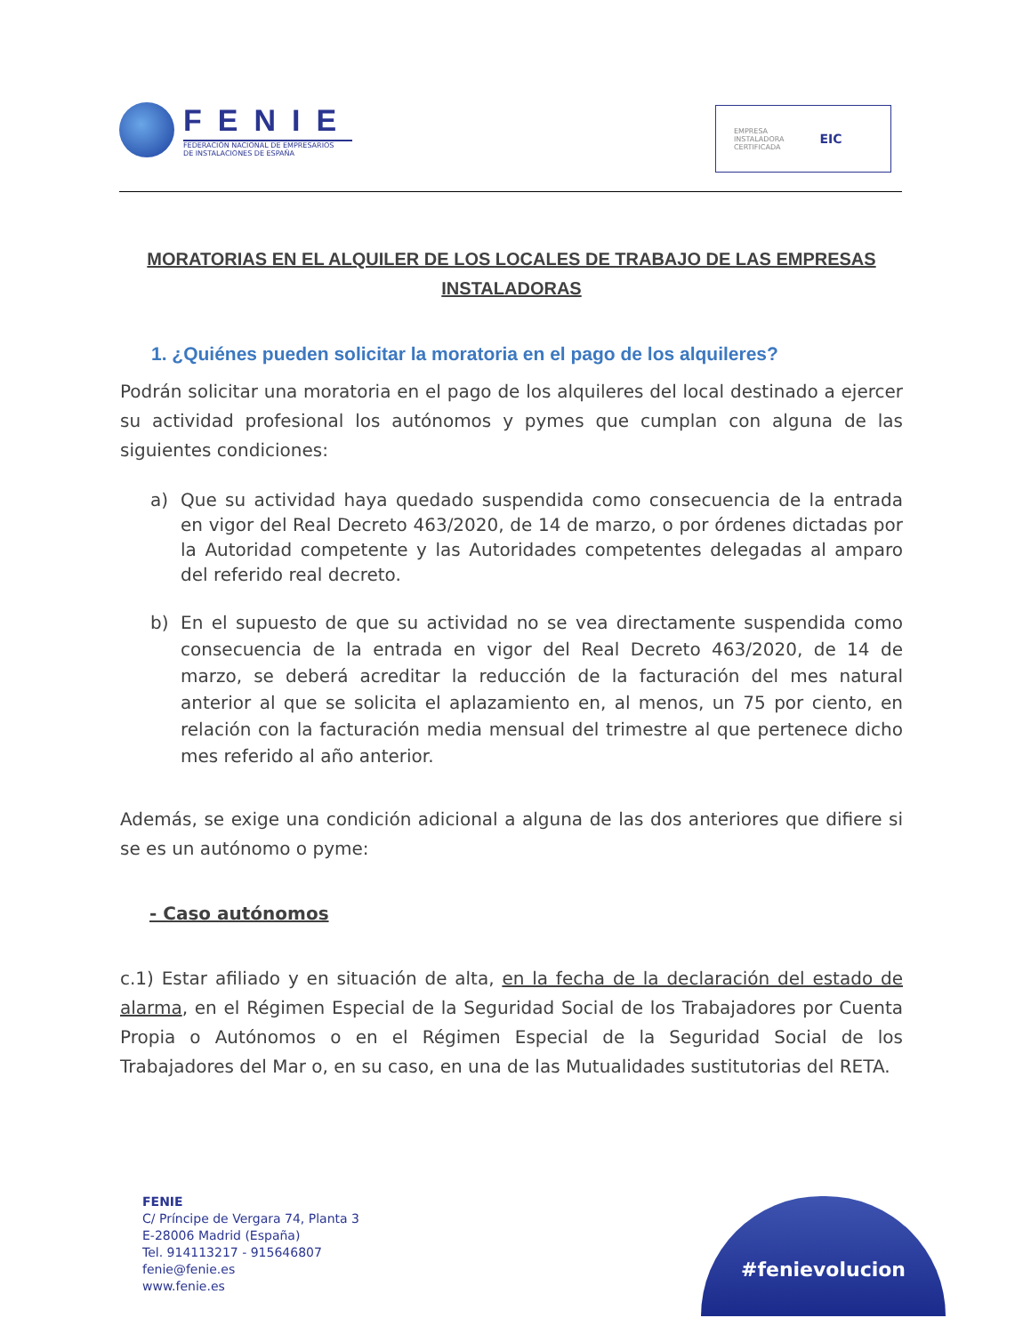FENIE
FEDERACIÓN NACIONAL DE EMPRESARIOS
DE INSTALACIONES DE ESPAÑA
EMPRESA
INSTALADORA
CERTIFICADA
EIC
MORATORIAS EN EL ALQUILER DE LOS LOCALES DE TRABAJO DE LAS EMPRESAS INSTALADORAS
1. ¿Quiénes pueden solicitar la moratoria en el pago de los alquileres?
Podrán solicitar una moratoria en el pago de los alquileres del local destinado a ejercer su actividad profesional los autónomos y pymes que cumplan con alguna de las siguientes condiciones:
a) Que su actividad haya quedado suspendida como consecuencia de la entrada en vigor del Real Decreto 463/2020, de 14 de marzo, o por órdenes dictadas por la Autoridad competente y las Autoridades competentes delegadas al amparo del referido real decreto.
b) En el supuesto de que su actividad no se vea directamente suspendida como consecuencia de la entrada en vigor del Real Decreto 463/2020, de 14 de marzo, se deberá acreditar la reducción de la facturación del mes natural anterior al que se solicita el aplazamiento en, al menos, un 75 por ciento, en relación con la facturación media mensual del trimestre al que pertenece dicho mes referido al año anterior.
Además, se exige una condición adicional a alguna de las dos anteriores que difiere si se es un autónomo o pyme:
- Caso autónomos
c.1) Estar afiliado y en situación de alta, en la fecha de la declaración del estado de alarma, en el Régimen Especial de la Seguridad Social de los Trabajadores por Cuenta Propia o Autónomos o en el Régimen Especial de la Seguridad Social de los Trabajadores del Mar o, en su caso, en una de las Mutualidades sustitutorias del RETA.
FENIE
C/ Príncipe de Vergara 74, Planta 3
E-28006 Madrid (España)
Tel. 914113217 - 915646807
fenie@fenie.es
www.fenie.es
#fenievolucion